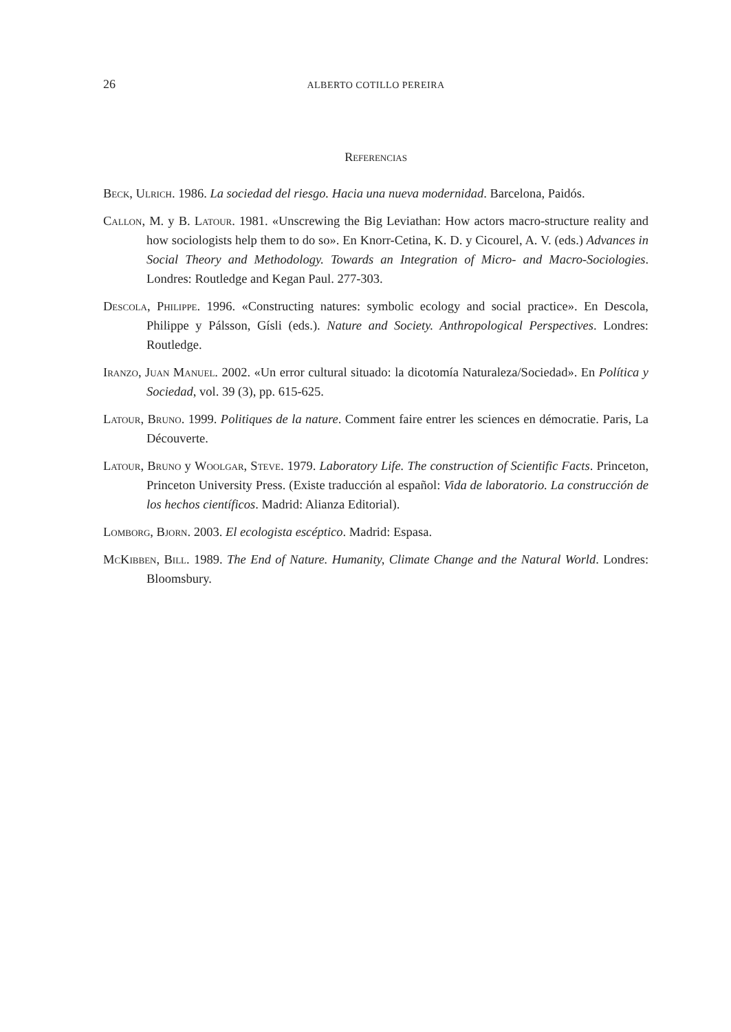26 ALBERTO COTILLO PEREIRA
Referencias
Beck, Ulrich. 1986. La sociedad del riesgo. Hacia una nueva modernidad. Barcelona, Paidós.
Callon, M. y B. Latour. 1981. «Unscrewing the Big Leviathan: How actors macro-structure reality and how sociologists help them to do so». En Knorr-Cetina, K. D. y Cicourel, A. V. (eds.) Advances in Social Theory and Methodology. Towards an Integration of Micro- and Macro-Sociologies. Londres: Routledge and Kegan Paul. 277-303.
Descola, Philippe. 1996. «Constructing natures: symbolic ecology and social practice». En Descola, Philippe y Pálsson, Gísli (eds.). Nature and Society. Anthropological Perspectives. Londres: Routledge.
Iranzo, Juan Manuel. 2002. «Un error cultural situado: la dicotomía Naturaleza/Sociedad». En Política y Sociedad, vol. 39 (3), pp. 615-625.
Latour, Bruno. 1999. Politiques de la nature. Comment faire entrer les sciences en démocratie. Paris, La Découverte.
Latour, Bruno y Woolgar, Steve. 1979. Laboratory Life. The construction of Scientific Facts. Princeton, Princeton University Press. (Existe traducción al español: Vida de laboratorio. La construcción de los hechos científicos. Madrid: Alianza Editorial).
Lomborg, Bjorn. 2003. El ecologista escéptico. Madrid: Espasa.
McKibben, Bill. 1989. The End of Nature. Humanity, Climate Change and the Natural World. Londres: Bloomsbury.